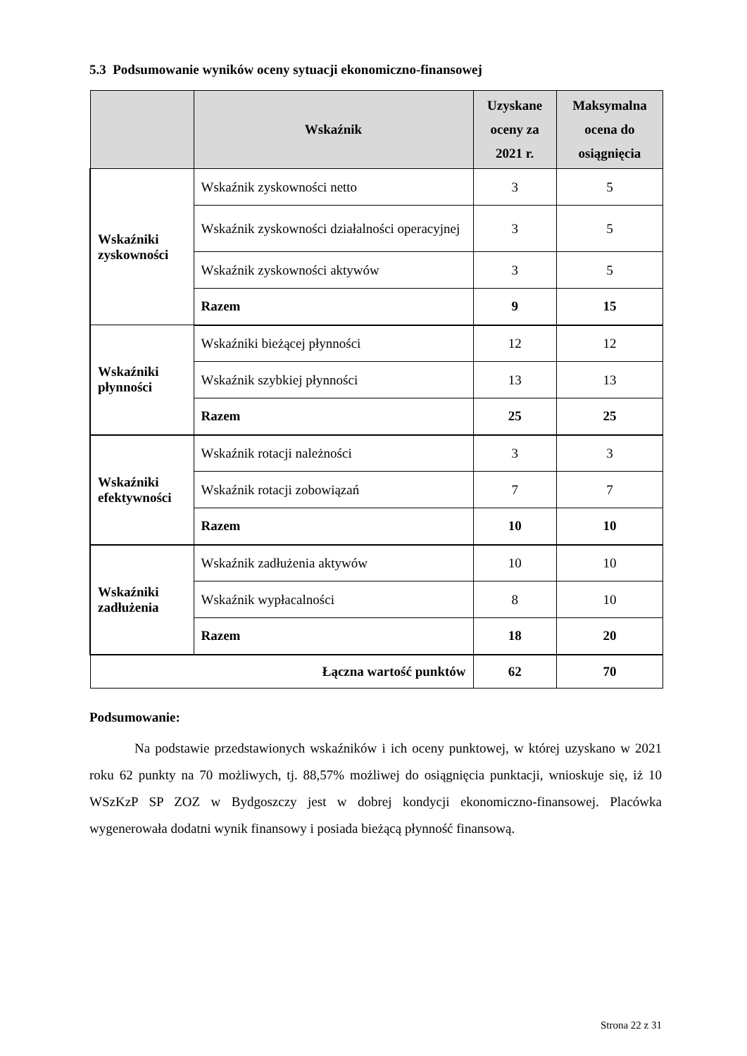5.3 Podsumowanie wyników oceny sytuacji ekonomiczno-finansowej
| | Wskaźnik | Uzyskane oceny za 2021 r. | Maksymalna ocena do osiągnięcia |
| --- | --- | --- | --- |
| Wskaźniki zyskowności | Wskaźnik zyskowności netto | 3 | 5 |
| | Wskaźnik zyskowności działalności operacyjnej | 3 | 5 |
| | Wskaźnik zyskowności aktywów | 3 | 5 |
| | Razem | 9 | 15 |
| Wskaźniki płynności | Wskaźniki bieżącej płynności | 12 | 12 |
| | Wskaźnik szybkiej płynności | 13 | 13 |
| | Razem | 25 | 25 |
| Wskaźniki efektywności | Wskaźnik rotacji należności | 3 | 3 |
| | Wskaźnik rotacji zobowiązań | 7 | 7 |
| | Razem | 10 | 10 |
| Wskaźniki zadłużenia | Wskaźnik zadłużenia aktywów | 10 | 10 |
| | Wskaźnik wypłacalności | 8 | 10 |
| | Razem | 18 | 20 |
| Łączna wartość punktów | | 62 | 70 |
Podsumowanie:
Na podstawie przedstawionych wskaźników i ich oceny punktowej, w której uzyskano w 2021 roku 62 punkty na 70 możliwych, tj. 88,57% możliwej do osiągnięcia punktacji, wnioskuje się, iż 10 WSzKzP SP ZOZ w Bydgoszczy jest w dobrej kondycji ekonomiczno-finansowej. Placówka wygenerowała dodatni wynik finansowy i posiada bieżącą płynność finansową.
Strona 22 z 31